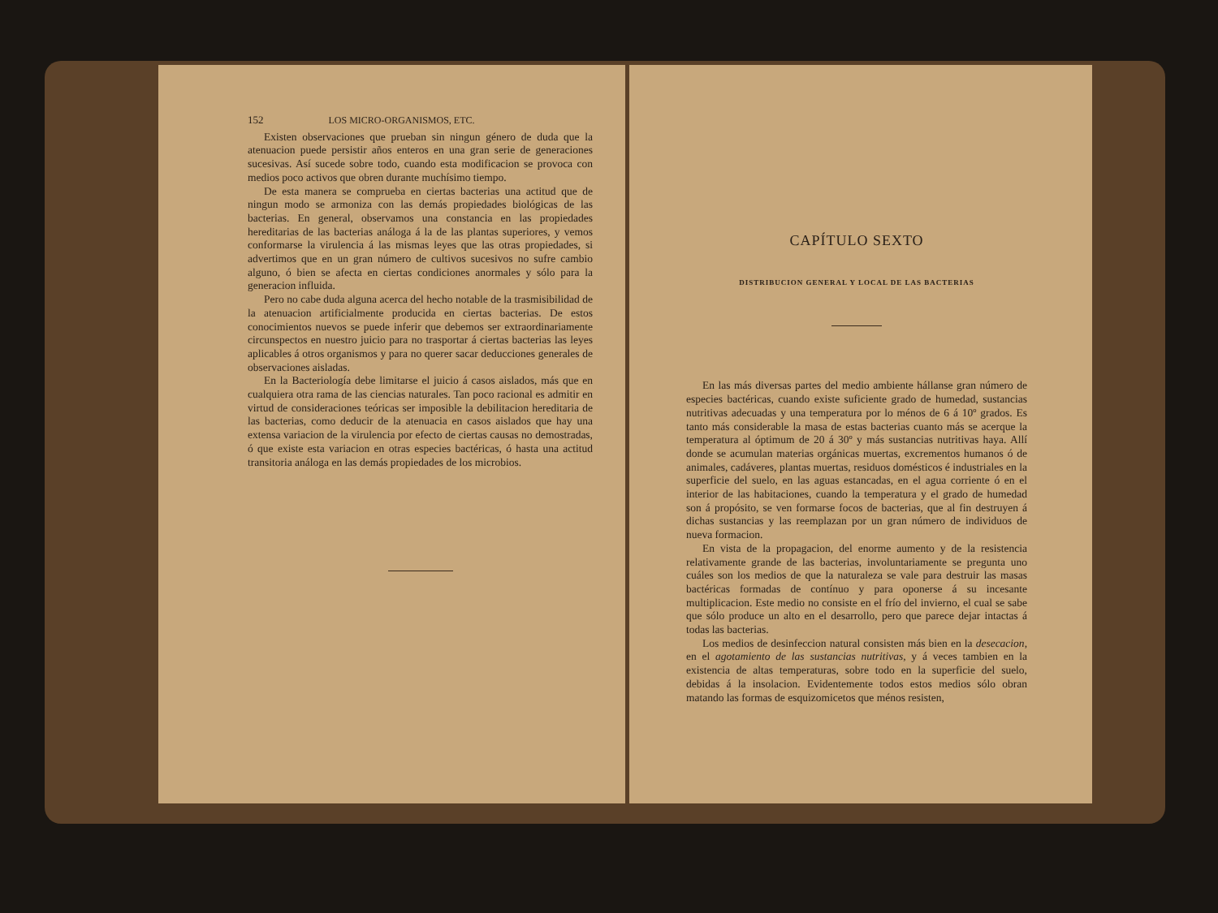152 LOS MICRO-ORGANISMOS, ETC.
Existen observaciones que prueban sin ningun género de duda que la atenuacion puede persistir años enteros en una gran serie de generaciones sucesivas. Así sucede sobre todo, cuando esta modificacion se provoca con medios poco activos que obren durante muchísimo tiempo.
De esta manera se comprueba en ciertas bacterias una actitud que de ningun modo se armoniza con las demás propiedades biológicas de las bacterias. En general, observamos una constancia en las propiedades hereditarias de las bacterias análoga á la de las plantas superiores, y vemos conformarse la virulencia á las mismas leyes que las otras propiedades, si advertimos que en un gran número de cultivos sucesivos no sufre cambio alguno, ó bien se afecta en ciertas condiciones anormales y sólo para la generacion influida.
Pero no cabe duda alguna acerca del hecho notable de la trasmisibilidad de la atenuacion artificialmente producida en ciertas bacterias. De estos conocimientos nuevos se puede inferir que debemos ser extraordinariamente circunspectos en nuestro juicio para no trasportar á ciertas bacterias las leyes aplicables á otros organismos y para no querer sacar deducciones generales de observaciones aisladas.
En la Bacteriología debe limitarse el juicio á casos aislados, más que en cualquiera otra rama de las ciencias naturales. Tan poco racional es admitir en virtud de consideraciones teóricas ser imposible la debilitacion hereditaria de las bacterias, como deducir de la atenuacia en casos aislados que hay una extensa variacion de la virulencia por efecto de ciertas causas no demostradas, ó que existe esta variacion en otras especies bactéricas, ó hasta una actitud transitoria análoga en las demás propiedades de los microbios.
CAPÍTULO SEXTO
DISTRIBUCION GENERAL Y LOCAL DE LAS BACTERIAS
En las más diversas partes del medio ambiente hállanse gran número de especies bactéricas, cuando existe suficiente grado de humedad, sustancias nutritivas adecuadas y una temperatura por lo ménos de 6 á 10º grados. Es tanto más considerable la masa de estas bacterias cuanto más se acerque la temperatura al óptimum de 20 á 30º y más sustancias nutritivas haya. Allí donde se acumulan materias orgánicas muertas, excrementos humanos ó de animales, cadáveres, plantas muertas, residuos domésticos é industriales en la superficie del suelo, en las aguas estancadas, en el agua corriente ó en el interior de las habitaciones, cuando la temperatura y el grado de humedad son á propósito, se ven formarse focos de bacterias, que al fin destruyen á dichas sustancias y las reemplazan por un gran número de individuos de nueva formacion.
En vista de la propagacion, del enorme aumento y de la resistencia relativamente grande de las bacterias, involuntariamente se pregunta uno cuáles son los medios de que la naturaleza se vale para destruir las masas bactéricas formadas de contínuo y para oponerse á su incesante multiplicacion. Este medio no consiste en el frío del invierno, el cual se sabe que sólo produce un alto en el desarrollo, pero que parece dejar intactas á todas las bacterias.
Los medios de desinfeccion natural consisten más bien en la desecacion, en el agotamiento de las sustancias nutritivas, y á veces tambien en la existencia de altas temperaturas, sobre todo en la superficie del suelo, debidas á la insolacion. Evidentemente todos estos medios sólo obran matando las formas de esquizomicetos que ménos resisten,